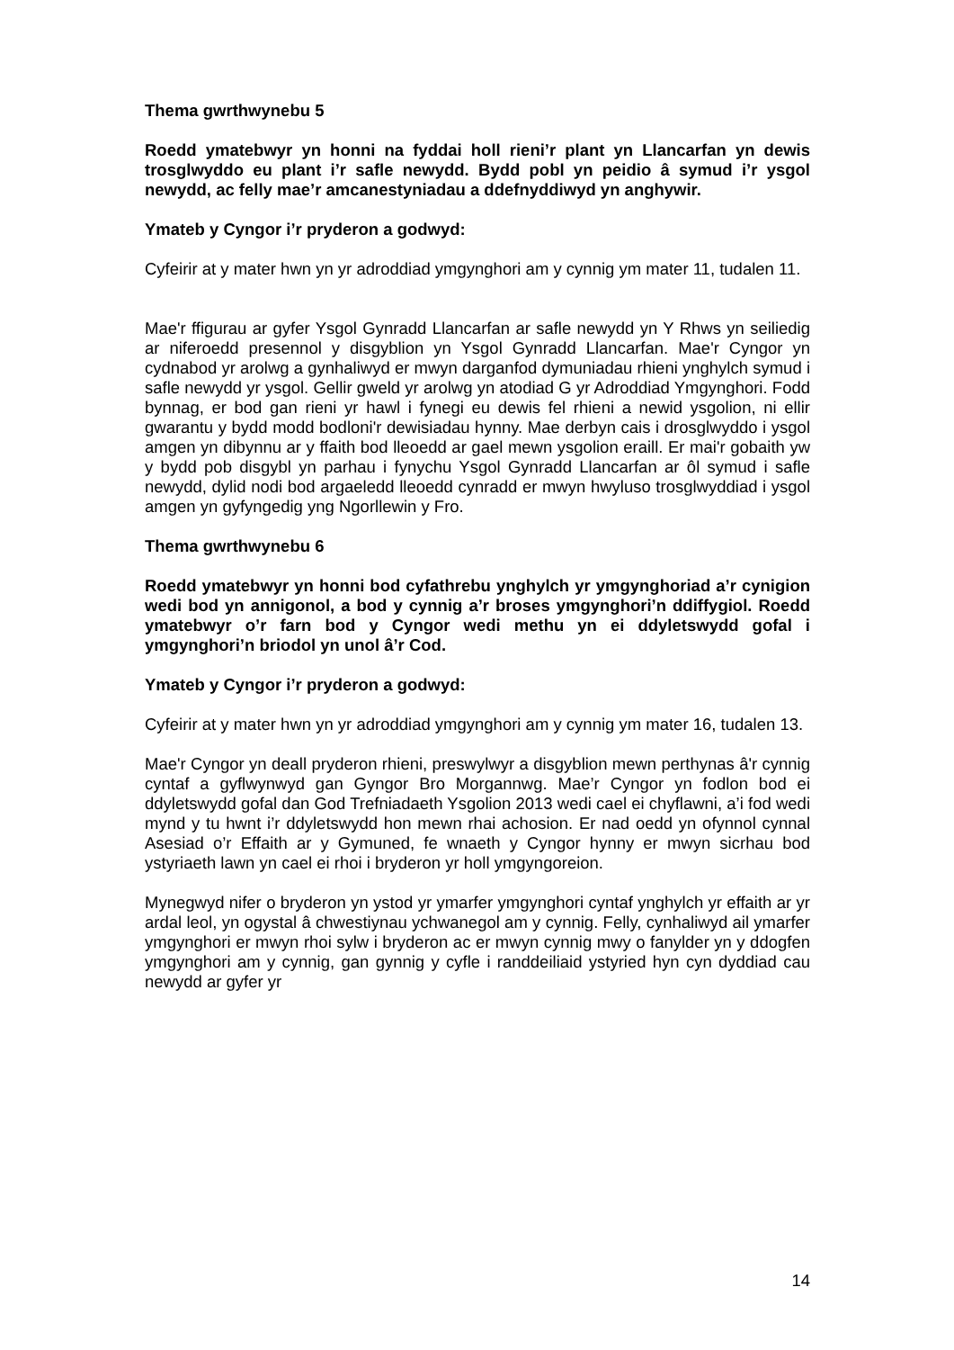Thema gwrthwynebu 5
Roedd ymatebwyr yn honni na fyddai holl rieni’r plant yn Llancarfan yn dewis trosglwyddo eu plant i’r safle newydd. Bydd pobl yn peidio â symud i’r ysgol newydd, ac felly mae’r amcanestyniadau a ddefnyddiwyd yn anghywir.
Ymateb y Cyngor i’r pryderon a godwyd:
Cyfeirir at y mater hwn yn yr adroddiad ymgynghori am y cynnig ym mater 11, tudalen 11.
Mae'r ffigurau ar gyfer Ysgol Gynradd Llancarfan ar safle newydd yn Y Rhws yn seiliedig ar niferoedd presennol y disgyblion yn Ysgol Gynradd Llancarfan. Mae'r Cyngor yn cydnabod yr arolwg a gynhaliwyd er mwyn darganfod dymuniadau rhieni ynghylch symud i safle newydd yr ysgol. Gellir gweld yr arolwg yn atodiad G yr Adroddiad Ymgynghori. Fodd bynnag, er bod gan rieni yr hawl i fynegi eu dewis fel rhieni a newid ysgolion, ni ellir gwarantu y bydd modd bodloni'r dewisiadau hynny. Mae derbyn cais i drosglwyddo i ysgol amgen yn dibynnu ar y ffaith bod lleoedd ar gael mewn ysgolion eraill. Er mai'r gobaith yw y bydd pob disgybl yn parhau i fynychu Ysgol Gynradd Llancarfan ar ôl symud i safle newydd, dylid nodi bod argaeledd lleoedd cynradd er mwyn hwyluso trosglwyddiad i ysgol amgen yn gyfyngedig yng Ngorllewin y Fro.
Thema gwrthwynebu 6
Roedd ymatebwyr yn honni bod cyfathrebu ynghylch yr ymgynghoriad a’r cynigion wedi bod yn annigonol, a bod y cynnig a’r broses ymgynghori’n ddiffygiol. Roedd ymatebwyr o’r farn bod y Cyngor wedi methu yn ei ddyletswydd gofal i ymgynghori’n briodol yn unol â’r Cod.
Ymateb y Cyngor i’r pryderon a godwyd:
Cyfeirir at y mater hwn yn yr adroddiad ymgynghori am y cynnig ym mater 16, tudalen 13.
Mae'r Cyngor yn deall pryderon rhieni, preswylwyr a disgyblion mewn perthynas â'r cynnig cyntaf a gyflwynwyd gan Gyngor Bro Morgannwg. Mae’r Cyngor yn fodlon bod ei ddyletswydd gofal dan God Trefniadaeth Ysgolion 2013 wedi cael ei chyflawni, a’i fod wedi mynd y tu hwnt i’r ddyletswydd hon mewn rhai achosion. Er nad oedd yn ofynnol cynnal Asesiad o’r Effaith ar y Gymuned, fe wnaeth y Cyngor hynny er mwyn sicrhau bod ystyriaeth lawn yn cael ei rhoi i bryderon yr holl ymgyngoreion.
Mynegwyd nifer o bryderon yn ystod yr ymarfer ymgynghori cyntaf ynghylch yr effaith ar yr ardal leol, yn ogystal â chwestiynau ychwanegol am y cynnig. Felly, cynhaliwyd ail ymarfer ymgynghori er mwyn rhoi sylw i bryderon ac er mwyn cynnig mwy o fanylder yn y ddogfen ymgynghori am y cynnig, gan gynnig y cyfle i randdeiliaid ystyried hyn cyn dyddiad cau newydd ar gyfer yr
14